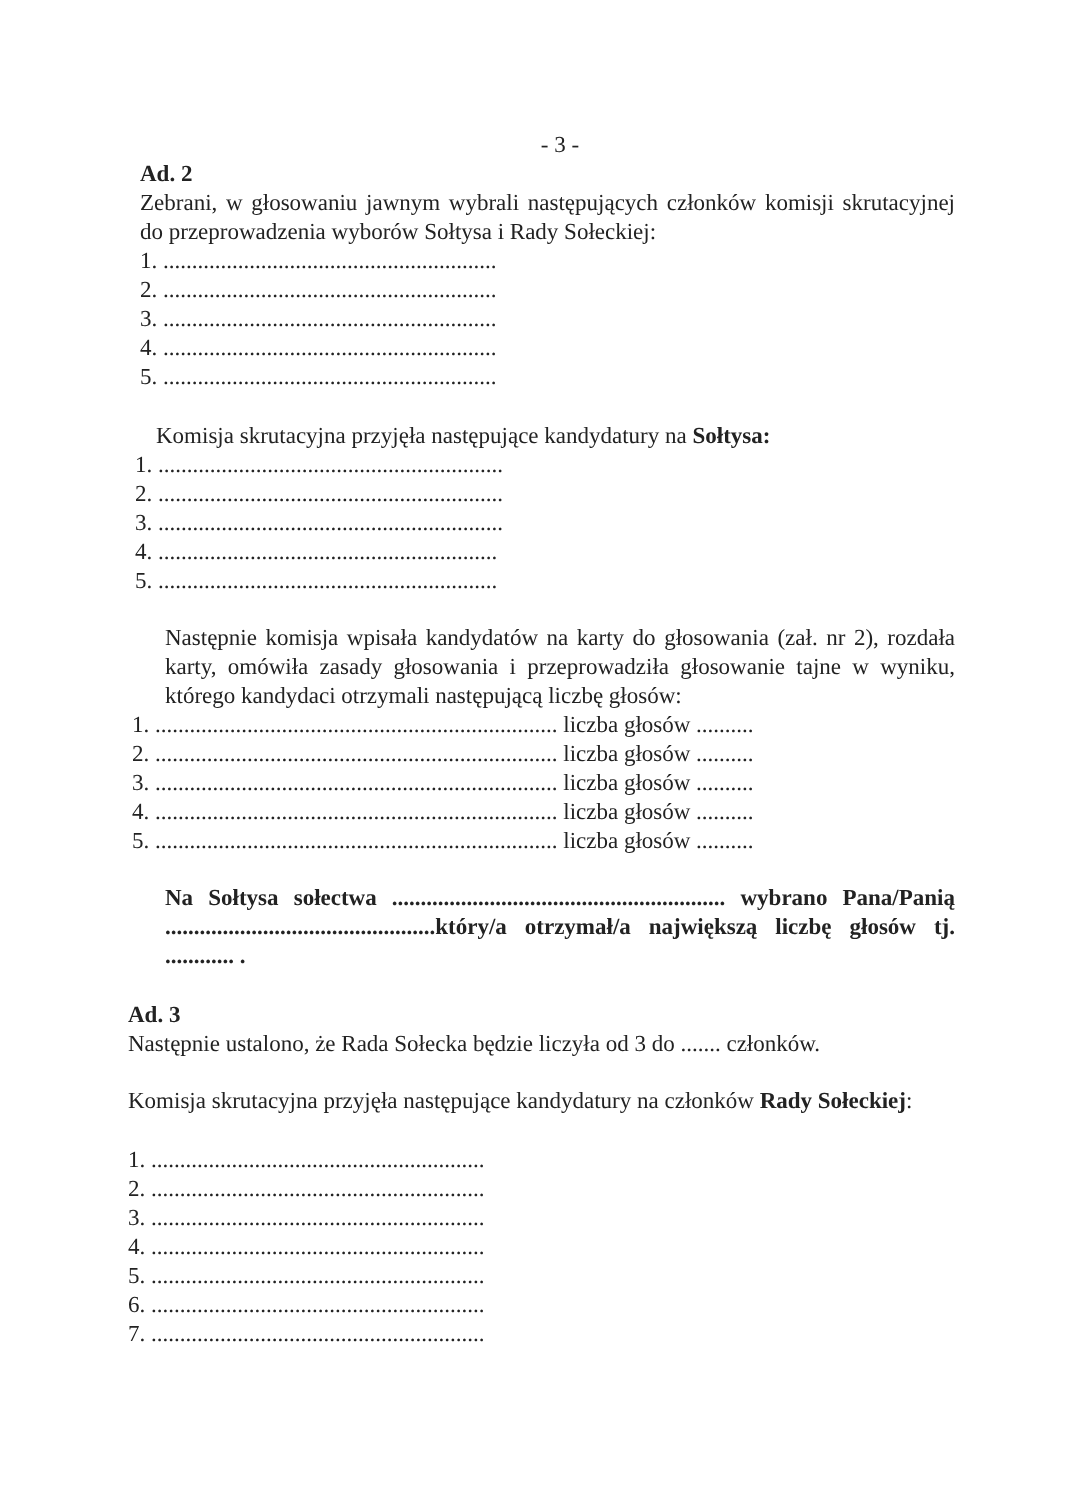- 3 -
Ad. 2
Zebrani, w głosowaniu jawnym wybrali następujących członków komisji skrutacyjnej do przeprowadzenia wyborów Sołtysa i Rady Sołeckiej:
1. ..........................................................
2. ..........................................................
3. ..........................................................
4. ..........................................................
5. ..........................................................
Komisja skrutacyjna przyjęła następujące kandydatury na Sołtysa:
1. ............................................................
2. ............................................................
3. ............................................................
4. ...........................................................
5. ...........................................................
Następnie komisja wpisała kandydatów na karty do głosowania (zał. nr 2), rozdała karty, omówiła zasady głosowania i przeprowadziła głosowanie tajne w wyniku, którego kandydaci otrzymali następującą liczbę głosów:
1. ...................................................................... liczba głosów ..........
2. ...................................................................... liczba głosów ..........
3. ...................................................................... liczba głosów ..........
4. ...................................................................... liczba głosów ..........
5. ...................................................................... liczba głosów ..........
Na Sołtysa sołectwa .......................................................... wybrano Pana/Panią ...............................................który/a otrzymał/a największą liczbę głosów tj. ............ .
Ad. 3
Następnie ustalono, że Rada Sołecka będzie liczyła od 3 do ....... członków.
Komisja skrutacyjna przyjęła następujące kandydatury na członków Rady Sołeckiej:
1. ..........................................................
2. ..........................................................
3. ..........................................................
4. ..........................................................
5. ..........................................................
6. ..........................................................
7. ..........................................................